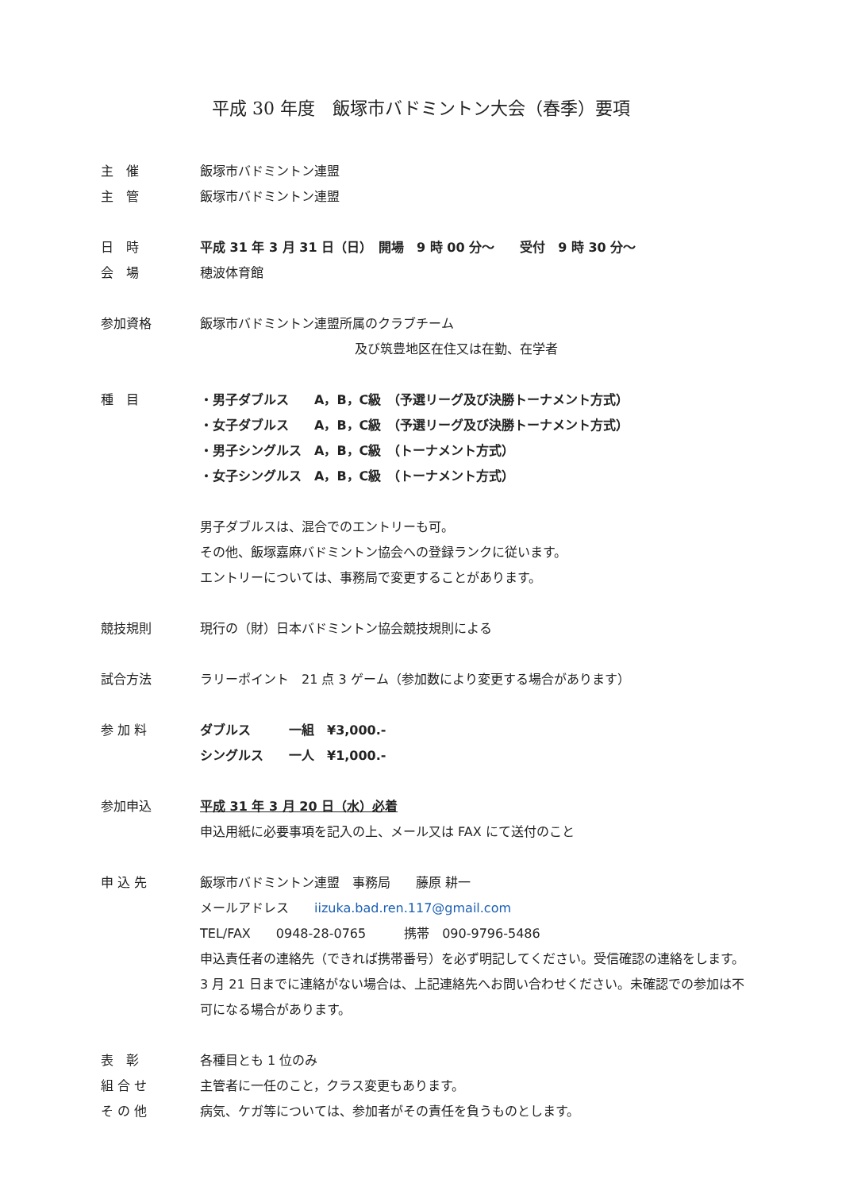平成 30 年度　飯塚市バドミントン大会（春季）要項
主　催 飯塚市バドミントン連盟
主　管 飯塚市バドミントン連盟
日　時 平成 31 年 3 月 31 日（日）　開場　9 時 00 分～　　受付　9 時 30 分～
会　場 穂波体育館
参加資格 飯塚市バドミントン連盟所属のクラブチーム
及び筑豊地区在住又は在勤、在学者
種　目 ・男子ダブルス　　A，B，C級　（予選リーグ及び決勝トーナメント方式）
・女子ダブルス　　A，B，C級　（予選リーグ及び決勝トーナメント方式）
・男子シングルス　A，B，C級　（トーナメント方式）
・女子シングルス　A，B，C級　（トーナメント方式）
男子ダブルスは、混合でのエントリーも可。
その他、飯塚嘉麻バドミントン協会への登録ランクに従います。
エントリーについては、事務局で変更することがあります。
競技規則 現行の（財）日本バドミントン協会競技規則による
試合方法 ラリーポイント　21 点 3 ゲーム（参加数により変更する場合があります）
参 加 料 ダブルス　　　一組　¥3,000.-
シングルス　　一人　¥1,000.-
参加申込 平成 31 年 3 月 20 日（水）必着
申込用紙に必要事項を記入の上、メール又は FAX にて送付のこと
申 込 先 飯塚市バドミントン連盟　事務局　　藤原 耕一
メールアドレス　　iizuka.bad.ren.117@gmail.com
TEL/FAX　　0948-28-0765　　　携帯　090-9796-5486
申込責任者の連絡先（できれば携帯番号）を必ず明記してください。受信確認の連絡をします。3 月 21 日までに連絡がない場合は、上記連絡先へお問い合わせください。未確認での参加は不可になる場合があります。
表　彰 各種目とも 1 位のみ
組 合 せ 主管者に一任のこと，クラス変更もあります。
そ の 他 病気、ケガ等については、参加者がその責任を負うものとします。